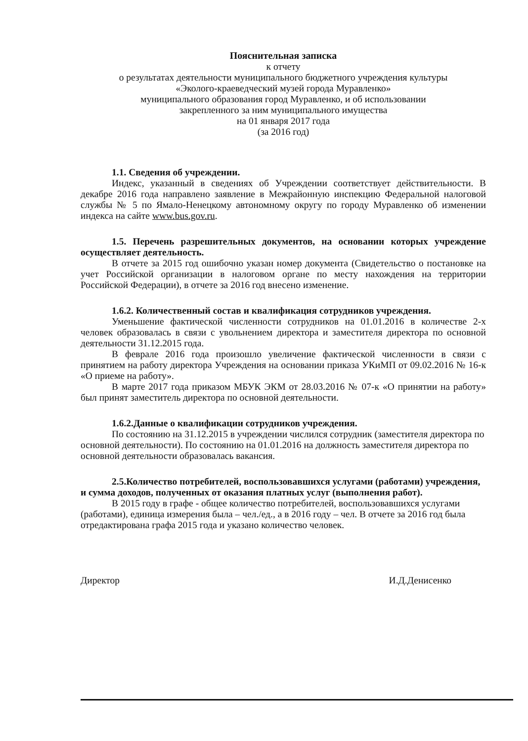Пояснительная записка
к отчету
о результатах деятельности муниципального бюджетного учреждения культуры
«Эколого-краеведческий музей города Муравленко»
муниципального образования город Муравленко, и об использовании
закрепленного за ним муниципального имущества
на 01 января 2017 года
(за 2016 год)
1.1. Сведения об учреждении.
Индекс, указанный в сведениях об Учреждении соответствует действительности. В декабре 2016 года направлено заявление в Межрайонную инспекцию Федеральной налоговой службы № 5 по Ямало-Ненецкому автономному округу по городу Муравленко об изменении индекса на сайте www.bus.gov.ru.
1.5. Перечень разрешительных документов, на основании которых учреждение осуществляет деятельность.
В отчете за 2015 год ошибочно указан номер документа (Свидетельство о постановке на учет Российской организации в налоговом органе по месту нахождения на территории Российской Федерации), в отчете за 2016 год внесено изменение.
1.6.2. Количественный состав и квалификация сотрудников учреждения.
Уменьшение фактической численности сотрудников на 01.01.2016 в количестве 2-х человек образовалась в связи с увольнением директора и заместителя директора по основной деятельности 31.12.2015 года.
В феврале 2016 года произошло увеличение фактической численности в связи с принятием на работу директора Учреждения на основании приказа УКиМП от 09.02.2016 № 16-к «О приеме на работу».
В марте 2017 года приказом МБУК ЭКМ от 28.03.2016 № 07-к «О принятии на работу» был принят заместитель директора по основной деятельности.
1.6.2.Данные о квалификации сотрудников учреждения.
По состоянию на 31.12.2015 в учреждении числился сотрудник (заместителя директора по основной деятельности). По состоянию на 01.01.2016 на должность заместителя директора по основной деятельности образовалась вакансия.
2.5.Количество потребителей, воспользовавшихся услугами (работами) учреждения, и сумма доходов, полученных от оказания платных услуг (выполнения работ).
В 2015 году в графе - общее количество потребителей, воспользовавшихся услугами (работами), единица измерения была – чел./ед., а в 2016 году – чел. В отчете за 2016 год была отредактирована графа 2015 года и указано количество человек.
Директор И.Д.Денисенко